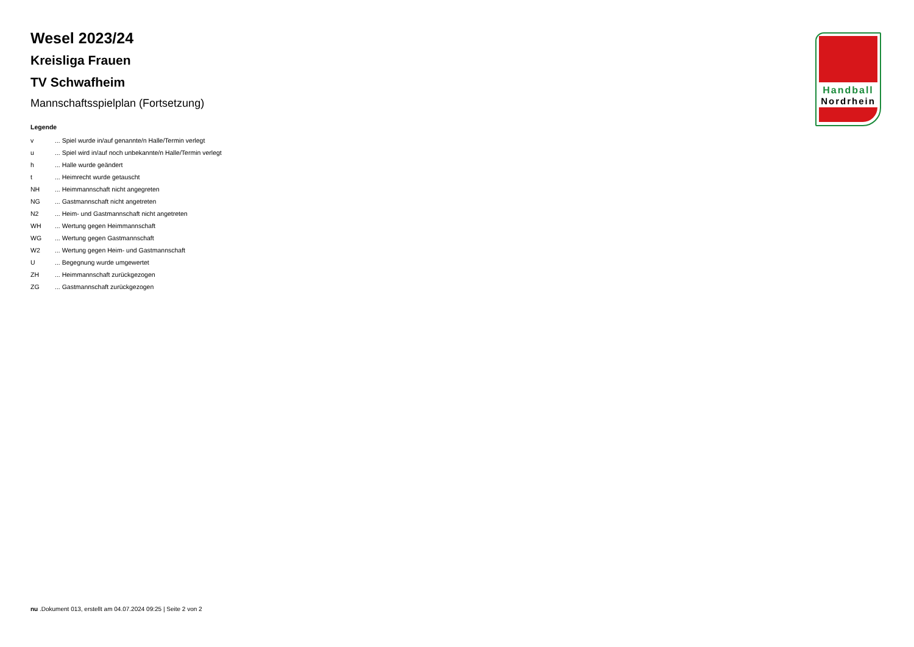Handball
Nordrhein
Wesel 2023/24
Kreisliga Frauen
TV Schwafheim
Mannschaftsspielplan (Fortsetzung)
Legende
| v | ... Spiel wurde in/auf genannte/n Halle/Termin verlegt |
| u | ... Spiel wird in/auf noch unbekannte/n Halle/Termin verlegt |
| h | ... Halle wurde geändert |
| t | ... Heimrecht wurde getauscht |
| NH | ... Heimmannschaft nicht angegreten |
| NG | ... Gastmannschaft nicht angetreten |
| N2 | ... Heim- und Gastmannschaft nicht angetreten |
| WH | ... Wertung gegen Heimmannschaft |
| WG | ... Wertung gegen Gastmannschaft |
| W2 | ... Wertung gegen Heim- und Gastmannschaft |
| U | ... Begegnung wurde umgewertet |
| ZH | ... Heimmannschaft zurückgezogen |
| ZG | ... Gastmannschaft zurückgezogen |
nu .Dokument 013, erstellt am 04.07.2024 09:25 | Seite 2 von 2